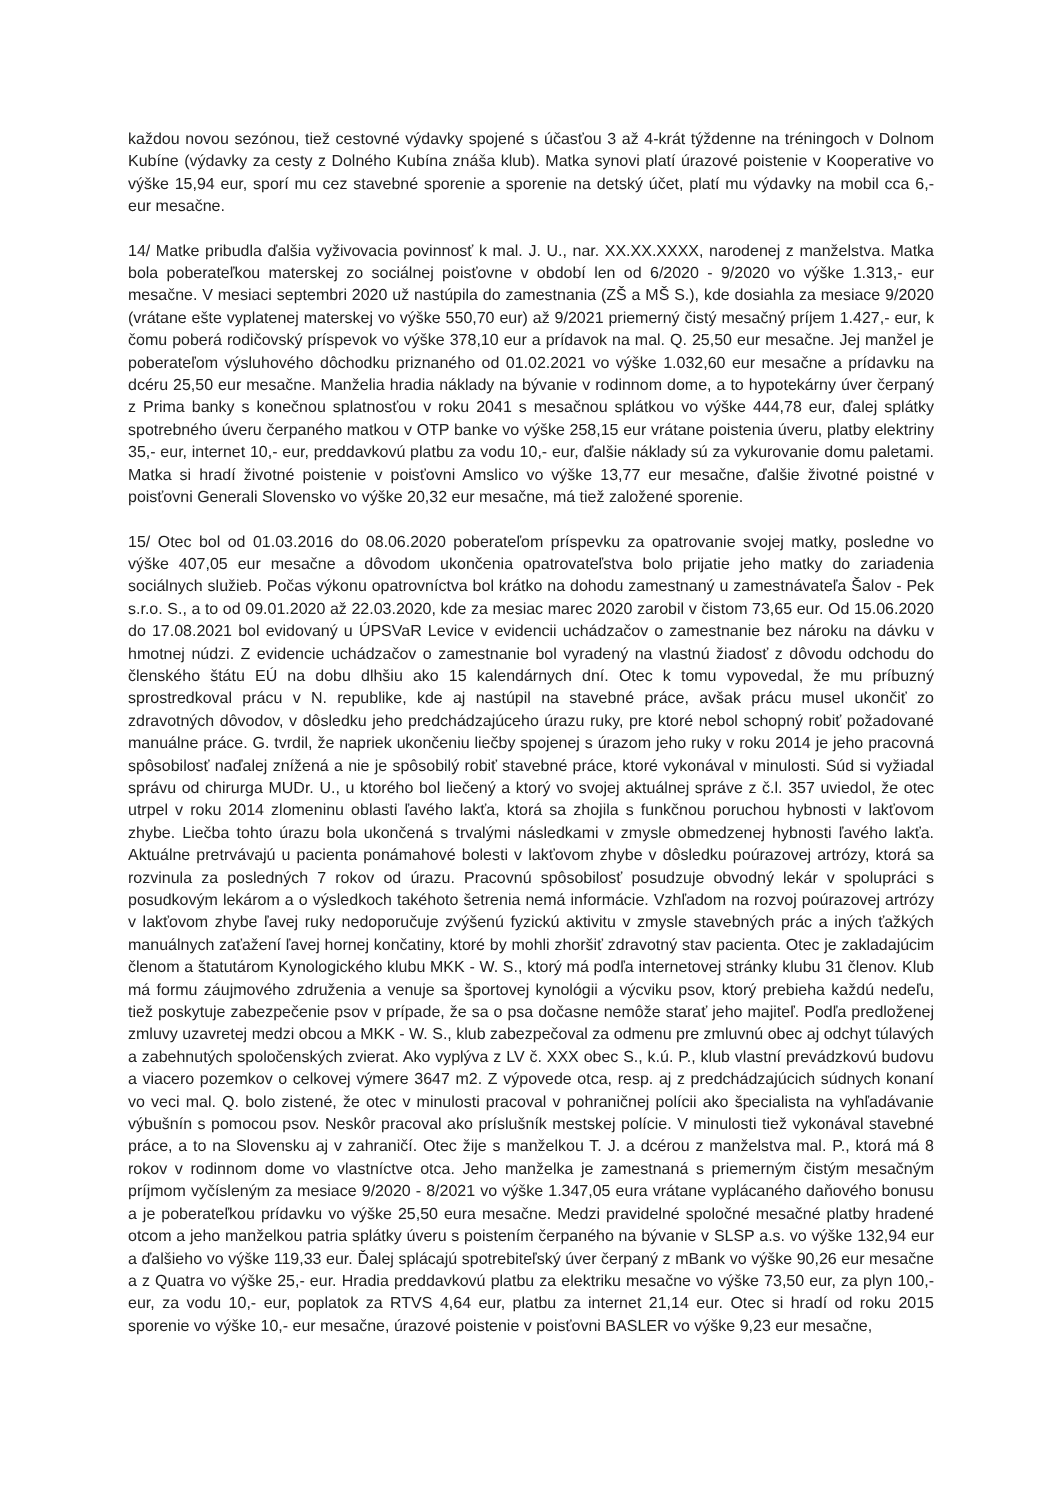každou novou sezónou, tiež cestovné výdavky spojené s účasťou 3 až 4-krát týždenne na tréningoch v Dolnom Kubíne (výdavky za cesty z Dolného Kubína znáša klub). Matka synovi platí úrazové poistenie v Kooperative vo výške 15,94 eur, sporí mu cez stavebné sporenie a sporenie na detský účet, platí mu výdavky na mobil cca 6,- eur mesačne.
14/ Matke pribudla ďalšia vyživovacia povinnosť k mal. J. U., nar. XX.XX.XXXX, narodenej z manželstva. Matka bola poberateľkou materskej zo sociálnej poisťovne v období len od 6/2020 - 9/2020 vo výške 1.313,- eur mesačne. V mesiaci septembri 2020 už nastúpila do zamestnania (ZŠ a MŠ S.), kde dosiahla za mesiace 9/2020 (vrátane ešte vyplatenej materskej vo výške 550,70 eur) až 9/2021 priemerný čistý mesačný príjem 1.427,- eur, k čomu poberá rodičovský príspevok vo výške 378,10 eur a prídavok na mal. Q. 25,50 eur mesačne. Jej manžel je poberateľom výsluhového dôchodku priznaného od 01.02.2021 vo výške 1.032,60 eur mesačne a prídavku na dcéru 25,50 eur mesačne. Manželia hradia náklady na bývanie v rodinnom dome, a to hypotekárny úver čerpaný z Prima banky s konečnou splatnosťou v roku 2041 s mesačnou splátkou vo výške 444,78 eur, ďalej splátky spotrebného úveru čerpaného matkou v OTP banke vo výške 258,15 eur vrátane poistenia úveru, platby elektriny 35,- eur, internet 10,- eur, preddavkovú platbu za vodu 10,- eur, ďalšie náklady sú za vykurovanie domu paletami. Matka si hradí životné poistenie v poisťovni Amslico vo výške 13,77 eur mesačne, ďalšie životné poistné v poisťovni Generali Slovensko vo výške 20,32 eur mesačne, má tiež založené sporenie.
15/ Otec bol od 01.03.2016 do 08.06.2020 poberateľom príspevku za opatrovanie svojej matky, posledne vo výške 407,05 eur mesačne a dôvodom ukončenia opatrovateľstva bolo prijatie jeho matky do zariadenia sociálnych služieb. Počas výkonu opatrovníctva bol krátko na dohodu zamestnaný u zamestnávateľa Šalov - Pek s.r.o. S., a to od 09.01.2020 až 22.03.2020, kde za mesiac marec 2020 zarobil v čistom 73,65 eur. Od 15.06.2020 do 17.08.2021 bol evidovaný u ÚPSVaR Levice v evidencii uchádzačov o zamestnanie bez nároku na dávku v hmotnej núdzi. Z evidencie uchádzačov o zamestnanie bol vyradený na vlastnú žiadosť z dôvodu odchodu do členského štátu EÚ na dobu dlhšiu ako 15 kalendárnych dní. Otec k tomu vypovedal, že mu príbuzný sprostredkoval prácu v N. republike, kde aj nastúpil na stavebné práce, avšak prácu musel ukončiť zo zdravotných dôvodov, v dôsledku jeho predchádzajúceho úrazu ruky, pre ktoré nebol schopný robiť požadované manuálne práce. G. tvrdil, že napriek ukončeniu liečby spojenej s úrazom jeho ruky v roku 2014 je jeho pracovná spôsobilosť naďalej znížená a nie je spôsobilý robiť stavebné práce, ktoré vykonával v minulosti. Súd si vyžiadal správu od chirurga MUDr. U., u ktorého bol liečený a ktorý vo svojej aktuálnej správe z č.l. 357 uviedol, že otec utrpel v roku 2014 zlomeninu oblasti ľavého lakťa, ktorá sa zhojila s funkčnou poruchou hybnosti v lakťovom zhybe. Liečba tohto úrazu bola ukončená s trvalými následkami v zmysle obmedzenej hybnosti ľavého lakťa. Aktuálne pretrvávajú u pacienta ponámahové bolesti v lakťovom zhybe v dôsledku poúrazovej artrózy, ktorá sa rozvinula za posledných 7 rokov od úrazu. Pracovnú spôsobilosť posudzuje obvodný lekár v spolupráci s posudkovým lekárom a o výsledkoch takéhoto šetrenia nemá informácie. Vzhľadom na rozvoj poúrazovej artrózy v lakťovom zhybe ľavej ruky nedoporučuje zvýšenú fyzickú aktivitu v zmysle stavebných prác a iných ťažkých manuálnych zaťažení ľavej hornej končatiny, ktoré by mohli zhoršiť zdravotný stav pacienta. Otec je zakladajúcim členom a štatutárom Kynologického klubu MKK - W. S., ktorý má podľa internetovej stránky klubu 31 členov. Klub má formu záujmového združenia a venuje sa športovej kynológii a výcviku psov, ktorý prebieha každú nedeľu, tiež poskytuje zabezpečenie psov v prípade, že sa o psa dočasne nemôže starať jeho majiteľ. Podľa predloženej zmluvy uzavretej medzi obcou a MKK - W. S., klub zabezpečoval za odmenu pre zmluvnú obec aj odchyt túlavých a zabehnutých spoločenských zvierat. Ako vyplýva z LV č. XXX obec S., k.ú. P., klub vlastní prevádzkovú budovu a viacero pozemkov o celkovej výmere 3647 m2. Z výpovede otca, resp. aj z predchádzajúcich súdnych konaní vo veci mal. Q. bolo zistené, že otec v minulosti pracoval v pohraničnej polícii ako špecialista na vyhľadávanie výbušnín s pomocou psov. Neskôr pracoval ako príslušník mestskej polície. V minulosti tiež vykonával stavebné práce, a to na Slovensku aj v zahraničí. Otec žije s manželkou T. J. a dcérou z manželstva mal. P., ktorá má 8 rokov v rodinnom dome vo vlastníctve otca. Jeho manželka je zamestnaná s priemerným čistým mesačným príjmom vyčísleným za mesiace 9/2020 - 8/2021 vo výške 1.347,05 eura vrátane vyplácaného daňového bonusu a je poberateľkou prídavku vo výške 25,50 eura mesačne. Medzi pravidelné spoločné mesačné platby hradené otcom a jeho manželkou patria splátky úveru s poistením čerpaného na bývanie v SLSP a.s. vo výške 132,94 eur a ďalšieho vo výške 119,33 eur. Ďalej splácajú spotrebiteľský úver čerpaný z mBank vo výške 90,26 eur mesačne a z Quatra vo výške 25,- eur. Hradia preddavkovú platbu za elektriku mesačne vo výške 73,50 eur, za plyn 100,- eur, za vodu 10,- eur, poplatok za RTVS 4,64 eur, platbu za internet 21,14 eur. Otec si hradí od roku 2015 sporenie vo výške 10,- eur mesačne, úrazové poistenie v poisťovni BASLER vo výške 9,23 eur mesačne,